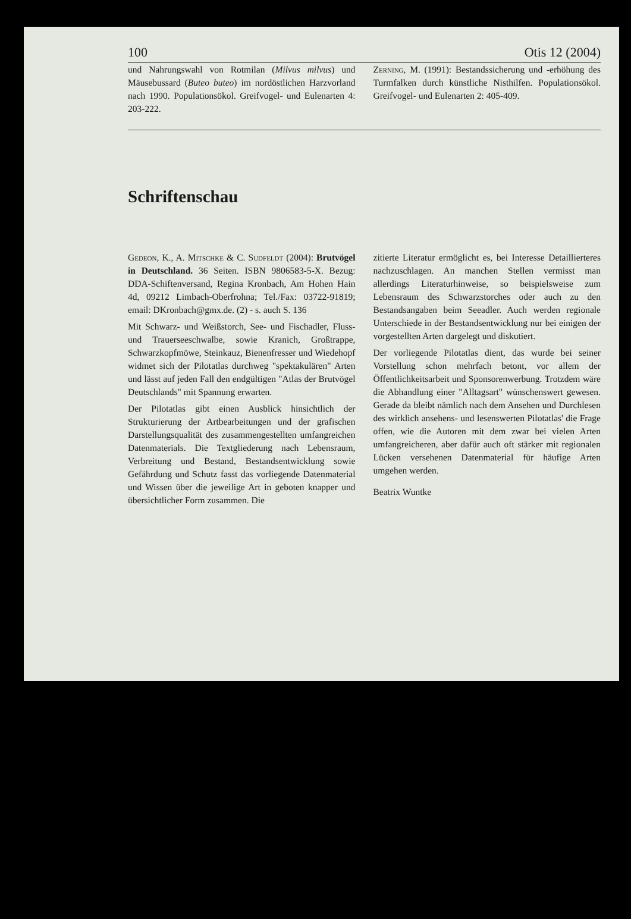100 Otis 12 (2004)
und Nahrungswahl von Rotmilan (Milvus milvus) und Mäusebussard (Buteo buteo) im nordöstlichen Harzvorland nach 1990. Populationsökol. Greifvogel- und Eulenarten 4: 203-222.
Zerning, M. (1991): Bestandssicherung und -erhöhung des Turmfalken durch künstliche Nisthilfen. Populationsökol. Greifvogel- und Eulenarten 2: 405-409.
Schriftenschau
Gedeon, K., A. Mitschke & C. Sudfeldt (2004): Brutvögel in Deutschland. 36 Seiten. ISBN 9806583-5-X. Bezug: DDA-Schiftenversand, Regina Kronbach, Am Hohen Hain 4d, 09212 Limbach-Oberfrohna; Tel./Fax: 03722-91819; email: DKronbach@gmx.de. (2) - s. auch S. 136
Mit Schwarz- und Weißstorch, See- und Fischadler, Fluss- und Trauerseeschwalbe, sowie Kranich, Großtrappe, Schwarzkopfmöwe, Steinkauz, Bienenfresser und Wiedehopf widmet sich der Pilotatlas durchweg "spektakulären" Arten und lässt auf jeden Fall den endgültigen "Atlas der Brutvögel Deutschlands" mit Spannung erwarten.
Der Pilotatlas gibt einen Ausblick hinsichtlich der Strukturierung der Artbearbeitungen und der grafischen Darstellungsqualität des zusammengestellten umfangreichen Datenmaterials. Die Textgliederung nach Lebensraum, Verbreitung und Bestand, Bestandsentwicklung sowie Gefährdung und Schutz fasst das vorliegende Datenmaterial und Wissen über die jeweilige Art in geboten knapper und übersichtlicher Form zusammen. Die
zitierte Literatur ermöglicht es, bei Interesse Detaillierteres nachzuschlagen. An manchen Stellen vermisst man allerdings Literaturhinweise, so beispielsweise zum Lebensraum des Schwarzstorches oder auch zu den Bestandsangaben beim Seeadler. Auch werden regionale Unterschiede in der Bestandsentwicklung nur bei einigen der vorgestellten Arten dargelegt und diskutiert.
Der vorliegende Pilotatlas dient, das wurde bei seiner Vorstellung schon mehrfach betont, vor allem der Öffentlichkeitsarbeit und Sponsorenwerbung. Trotzdem wäre die Abhandlung einer "Alltagsart" wünschenswert gewesen. Gerade da bleibt nämlich nach dem Ansehen und Durchlesen des wirklich ansehens- und lesenswerten Pilotatlas' die Frage offen, wie die Autoren mit dem zwar bei vielen Arten umfangreicheren, aber dafür auch oft stärker mit regionalen Lücken versehenen Datenmaterial für häufige Arten umgehen werden.
Beatrix Wuntke